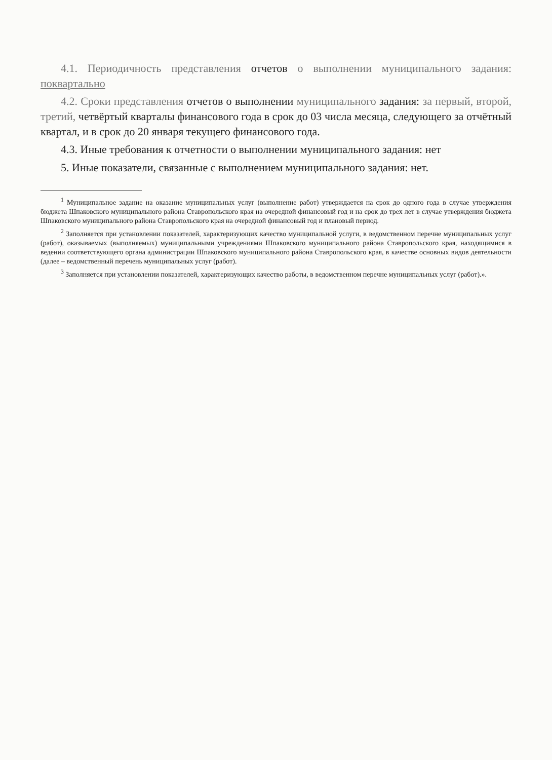4.1. Периодичность представления отчетов о выполнении муниципального задания: поквартально
4.2. Сроки представления отчетов о выполнении муниципального задания: за первый, второй, третий, четвёртый кварталы финансового года в срок до 03 числа месяца, следующего за отчётный квартал, и в срок до 20 января текущего финансового года.
4.3. Иные требования к отчетности о выполнении муниципального задания: нет
5. Иные показатели, связанные с выполнением муниципального задания: нет.
<sup>1</sup> Муниципальное задание на оказание муниципальных услуг (выполнение работ) утверждается на срок до одного года в случае утверждения бюджета Шпаковского муниципального района Ставропольского края на очередной финансовый год и на срок до трех лет в случае утверждения бюджета Шпаковского муниципального района Ставропольского края на очередной финансовый год и плановый период.
<sup>2</sup> Заполняется при установлении показателей, характеризующих качество муниципальной услуги, в ведомственном перечне муниципальных услуг (работ), оказываемых (выполняемых) муниципальными учреждениями Шпаковского муниципального района Ставропольского края, находящимися в ведении соответствующего органа администрации Шпаковского муниципального района Ставропольского края, в качестве основных видов деятельности (далее – ведомственный перечень муниципальных услуг (работ).
<sup>3</sup> Заполняется при установлении показателей, характеризующих качество работы, в ведомственном перечне муниципальных услуг (работ).».